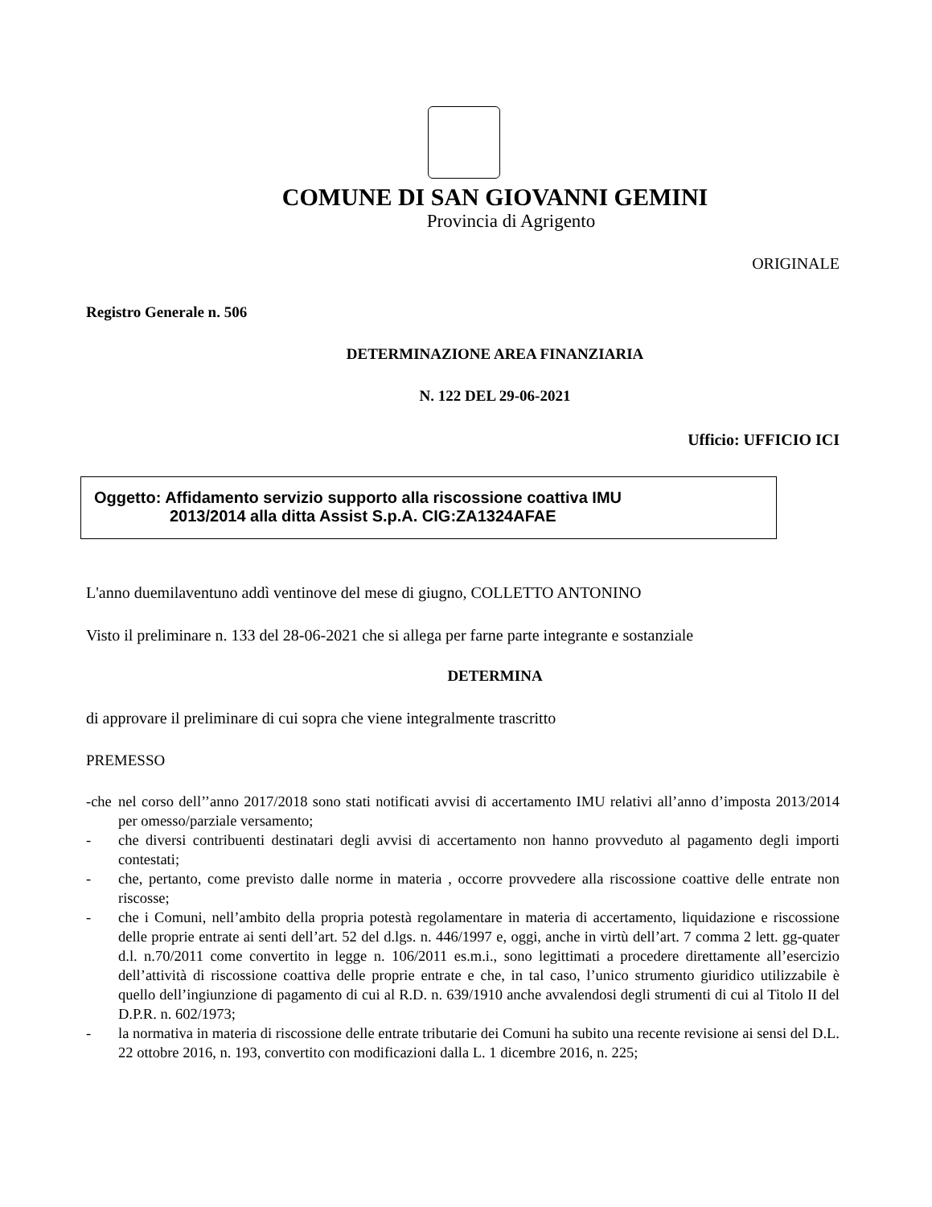COMUNE DI SAN GIOVANNI GEMINI
Provincia di Agrigento
ORIGINALE
Registro Generale n. 506
DETERMINAZIONE AREA FINANZIARIA
N. 122 DEL 29-06-2021
Ufficio: UFFICIO ICI
Oggetto: Affidamento servizio supporto alla riscossione coattiva IMU
2013/2014 alla ditta Assist S.p.A. CIG:ZA1324AFAE
L'anno duemilaventuno addì ventinove del mese di giugno, COLLETTO ANTONINO
Visto il preliminare n. 133 del 28-06-2021 che si allega per farne parte integrante e sostanziale
DETERMINA
di approvare il preliminare di cui sopra che viene integralmente trascritto
PREMESSO
-che nel corso dell’’anno 2017/2018 sono stati notificati avvisi di accertamento IMU relativi all’anno d’imposta 2013/2014 per omesso/parziale versamento;
- che diversi contribuenti destinatari degli avvisi di accertamento non hanno provveduto al pagamento degli importi contestati;
- che, pertanto, come previsto dalle norme in materia , occorre provvedere alla riscossione coattive delle entrate non riscosse;
- che i Comuni, nell’ambito della propria potestà regolamentare in materia di accertamento, liquidazione e riscossione delle proprie entrate ai senti dell’art. 52 del d.lgs. n. 446/1997 e, oggi, anche in virtù dell’art. 7 comma 2 lett. gg-quater d.l. n.70/2011 come convertito in legge n. 106/2011 es.m.i., sono legittimati a procedere direttamente all’esercizio dell’attività di riscossione coattiva delle proprie entrate e che, in tal caso, l’unico strumento giuridico utilizzabile è quello dell’ingiunzione di pagamento di cui al R.D. n. 639/1910 anche avvalendosi degli strumenti di cui al Titolo II del D.P.R. n. 602/1973;
- la normativa in materia di riscossione delle entrate tributarie dei Comuni ha subito una recente revisione ai sensi del D.L. 22 ottobre 2016, n. 193, convertito con modificazioni dalla L. 1 dicembre 2016, n. 225;